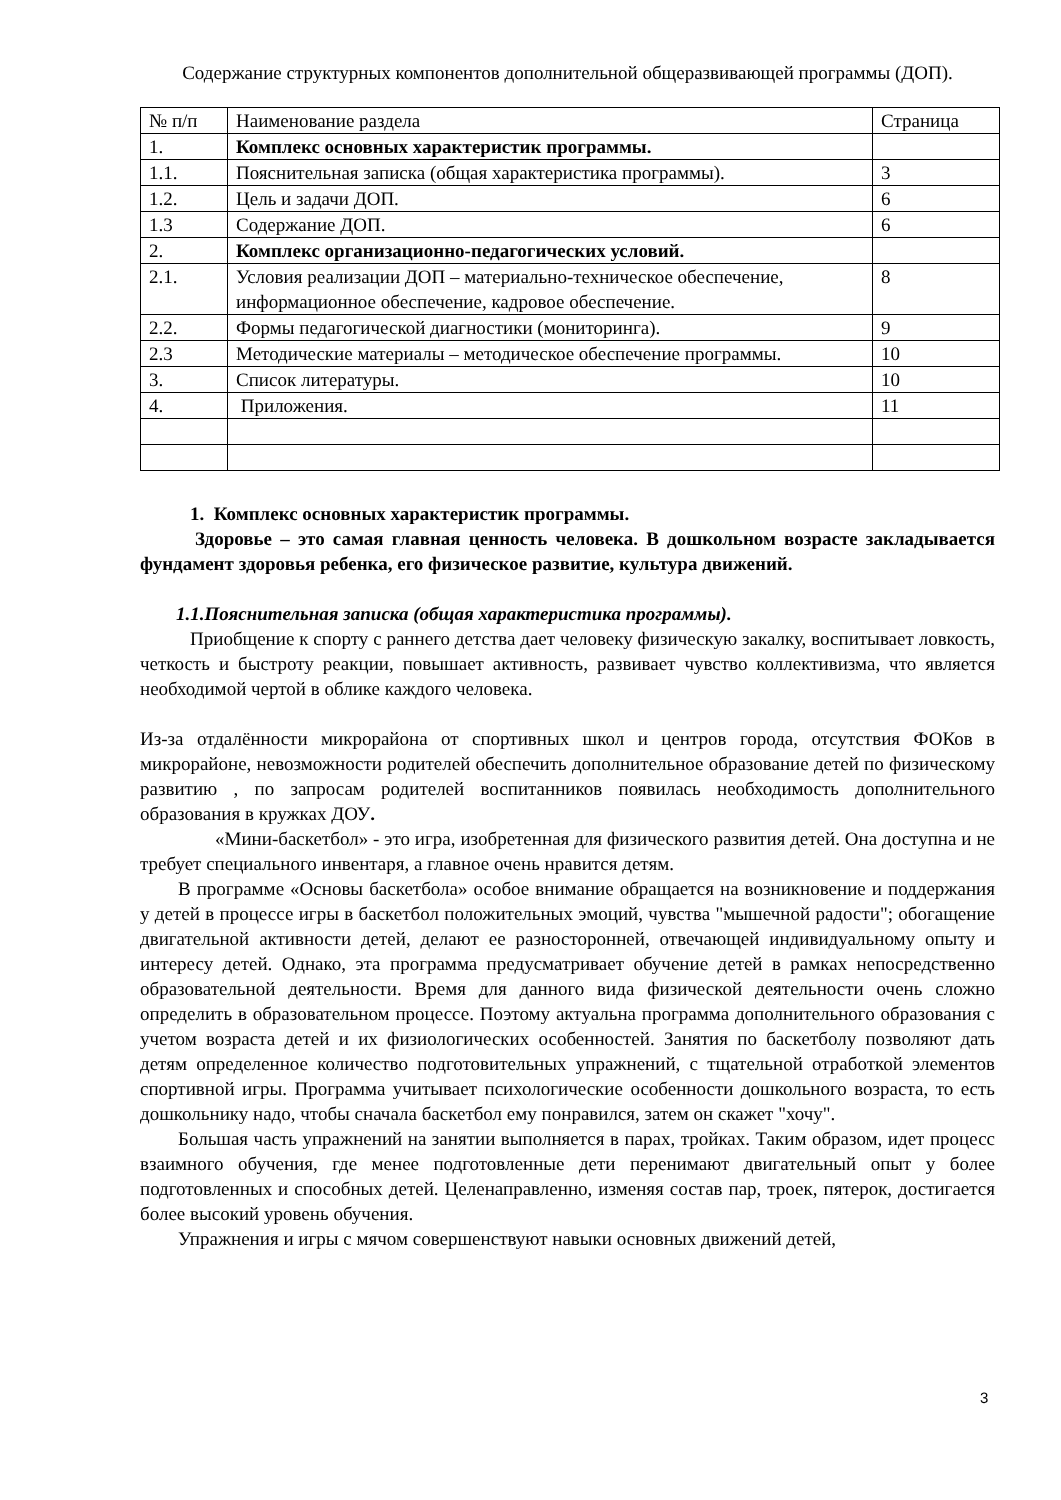Содержание структурных компонентов дополнительной общеразвивающей программы (ДОП).
| № п/п | Наименование раздела | Страница |
| 1. | Комплекс основных характеристик программы. | |
| 1.1. | Пояснительная записка (общая характеристика программы). | 3 |
| 1.2. | Цель и задачи ДОП. | 6 |
| 1.3 | Содержание ДОП. | 6 |
| 2. | Комплекс организационно-педагогических условий. | |
| 2.1. | Условия реализации ДОП – материально-техническое обеспечение, информационное обеспечение, кадровое обеспечение. | 8 |
| 2.2. | Формы педагогической диагностики (мониторинга). | 9 |
| 2.3 | Методические материалы – методическое обеспечение программы. | 10 |
| 3. | Список литературы. | 10 |
| 4. | Приложения. | 11 |
1. Комплекс основных характеристик программы.
Здоровье – это самая главная ценность человека. В дошкольном возрасте закладывается фундамент здоровья ребенка, его физическое развитие, культура движений.
1.1.Пояснительная записка (общая характеристика программы).
Приобщение к спорту с раннего детства дает человеку физическую закалку, воспитывает ловкость, четкость и быстроту реакции, повышает активность, развивает чувство коллективизма, что является необходимой чертой в облике каждого человека.
Из-за отдалённости микрорайона от спортивных школ и центров города, отсутствия ФОКов в микрорайоне, невозможности родителей обеспечить дополнительное образование детей по физическому развитию , по запросам родителей воспитанников появилась необходимость дополнительного образования в кружках ДОУ.
«Мини-баскетбол» - это игра, изобретенная для физического развития детей. Она доступна и не требует специального инвентаря, а главное очень нравится детям.
В программе «Основы баскетбола» особое внимание обращается на возникновение и поддержания у детей в процессе игры в баскетбол положительных эмоций, чувства "мышечной радости"; обогащение двигательной активности детей, делают ее разносторонней, отвечающей индивидуальному опыту и интересу детей. Однако, эта программа предусматривает обучение детей в рамках непосредственно образовательной деятельности. Время для данного вида физической деятельности очень сложно определить в образовательном процессе. Поэтому актуальна программа дополнительного образования с учетом возраста детей и их физиологических особенностей. Занятия по баскетболу позволяют дать детям определенное количество подготовительных упражнений, с тщательной отработкой элементов спортивной игры. Программа учитывает психологические особенности дошкольного возраста, то есть дошкольнику надо, чтобы сначала баскетбол ему понравился, затем он скажет "хочу".
Большая часть упражнений на занятии выполняется в парах, тройках. Таким образом, идет процесс взаимного обучения, где менее подготовленные дети перенимают двигательный опыт у более подготовленных и способных детей. Целенаправленно, изменяя состав пар, троек, пятерок, достигается более высокий уровень обучения.
Упражнения и игры с мячом совершенствуют навыки основных движений детей,
3